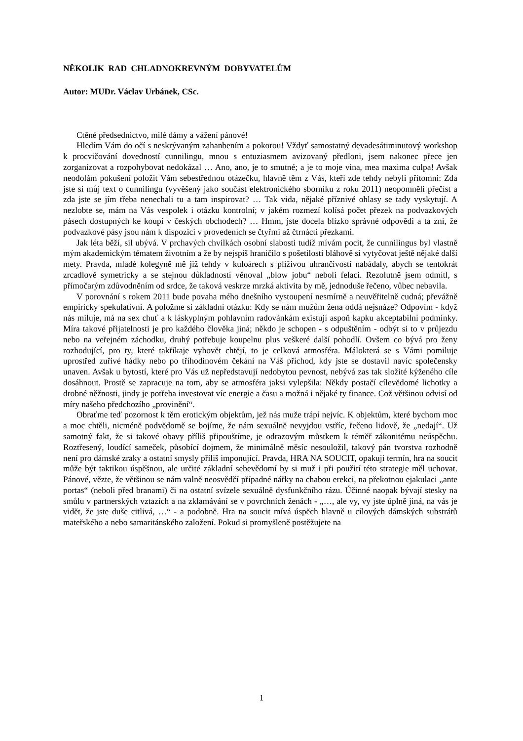NĚKOLIK RAD CHLADNOKREVNÝM DOBYVATELŮM
Autor: MUDr. Václav Urbánek, CSc.
Ctěné předsednictvo, milé dámy a vážení pánové!
Hledím Vám do očí s neskrývaným zahanbením a pokorou! Vždyť samostatný devadesátiminutový workshop k procvičování dovedností cunnilingu, mnou s entuziasmem avizovaný předloni, jsem nakonec přece jen zorganizovat a rozpohybovat nedokázal … Ano, ano, je to smutné; a je to moje vina, mea maxima culpa! Avšak neodolám pokušení položit Vám sebestřednou otázečku, hlavně těm z Vás, kteří zde tehdy nebyli přítomni: Zda jste si můj text o cunnilingu (vyvěšený jako součást elektronického sborníku z roku 2011) neopomněli přečíst a zda jste se jím třeba nenechali tu a tam inspirovat? … Tak vida, nějaké příznivé ohlasy se tady vyskytují. A nezlobte se, mám na Vás vespolek i otázku kontrolní; v jakém rozmezí kolísá počet přezek na podvazkových pásech dostupných ke koupi v českých obchodech? … Hmm, jste docela blízko správné odpovědi a ta zní, že podvazkové pásy jsou nám k dispozici v provedeních se čtyřmi až čtrnácti přezkami.
Jak léta běží, sil ubývá. V prchavých chvilkách osobní slabosti tudíž mívám pocit, že cunnilingus byl vlastně mým akademickým tématem životním a že by nejspíš hraničilo s pošetilostí bláhově si vytyčovat ještě nějaké další mety. Pravda, mladé kolegyně mě již tehdy v kuloárech s plíživou uhrančivostí nabádaly, abych se tentokrát zrcadlově symetricky a se stejnou důkladností věnoval „blow jobu“ neboli felaci. Rezolutně jsem odmítl, s přímočarým zdůvodněním od srdce, že taková veskrze mrzká aktivita by mě, jednoduše řečeno, vůbec nebavila.
V porovnání s rokem 2011 bude povaha mého dnešního vystoupení nesmírně a neuvěřitelně cudná; převážně empiricky spekulativní. A položme si základní otázku: Kdy se nám mužům žena oddá nejsnáze? Odpovím - když nás miluje, má na sex chuť a k láskyplným pohlavním radovánkám existují aspoň kapku akceptabilní podmínky. Míra takové přijatelnosti je pro každého člověka jiná; někdo je schopen - s odpuštěním - odbýt si to v průjezdu nebo na veřejném záchodku, druhý potřebuje koupelnu plus veškeré další pohodlí. Ovšem co bývá pro ženy rozhodující, pro ty, které takříkaje vyhovět chtějí, to je celková atmosféra. Málokterá se s Vámi pomiluje uprostřed zuřivé hádky nebo po tříhodinovém čekání na Váš příchod, kdy jste se dostavil navíc společensky unaven. Avšak u bytostí, které pro Vás už nepředstavují nedobytou pevnost, nebývá zas tak složité kýženého cíle dosáhnout. Prostě se zapracuje na tom, aby se atmosféra jaksi vylepšila: Někdy postačí cílevědomé lichotky a drobné něžnosti, jindy je potřeba investovat víc energie a času a možná i nějaké ty finance. Což většinou odvisí od míry našeho předchozího „provinění“.
Obraťme teď pozornost k těm erotickým objektům, jež nás muže trápí nejvíc. K objektům, které bychom moc a moc chtěli, nicméně podvědomě se bojíme, že nám sexuálně nevyjdou vstříc, řečeno lidově, že „nedají“. Už samotný fakt, že si takové obavy příliš připouštíme, je odrazovým můstkem k téměř zákonitému neúspěchu. Roztřesený, loudící sameček, působící dojmem, že minimálně měsíc nesouložil, takový pán tvorstva rozhodně není pro dámské zraky a ostatní smysly příliš imponující. Pravda, HRA NA SOUCIT, opakuji termín, hra na soucit může být taktikou úspěšnou, ale určité základní sebevědomí by si muž i při použití této strategie měl uchovat. Pánové, vězte, že většinou se nám valně neosvědčí případné nářky na chabou erekci, na překotnou ejakulaci „ante portas“ (neboli před branami) či na ostatní svízele sexuálně dysfunkčního rázu. Účinné naopak bývají stesky na smůlu v partnerských vztazích a na zklamávání se v povrchních ženách - „…, ale vy, vy jste úplně jiná, na vás je vidět, že jste duše citlivá, …“ - a podobně. Hra na soucit mívá úspěch hlavně u cílových dámských substrátů mateřského a nebo samaritánského založení. Pokud si promyšleně postěžujete na
1